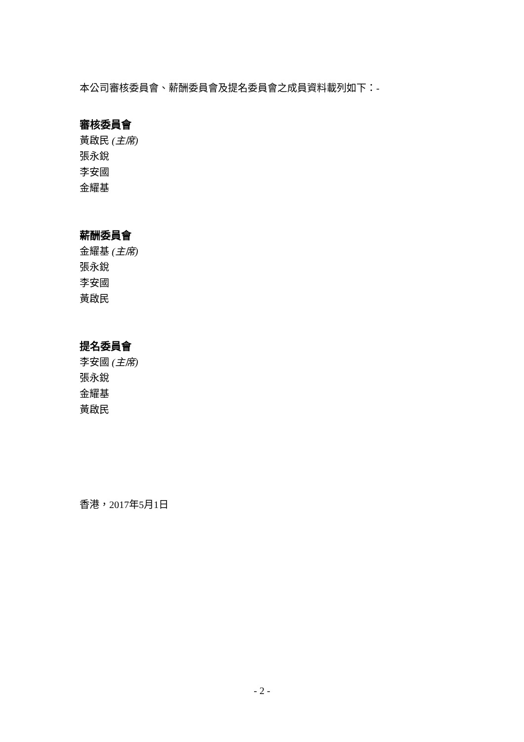本公司審核委員會、薪酬委員會及提名委員會之成員資料載列如下：-
審核委員會
黃啟民 (主席)
張永銳
李安國
金耀基
薪酬委員會
金耀基 (主席)
張永銳
李安國
黃啟民
提名委員會
李安國 (主席)
張永銳
金耀基
黃啟民
香港，2017年5月1日
- 2 -